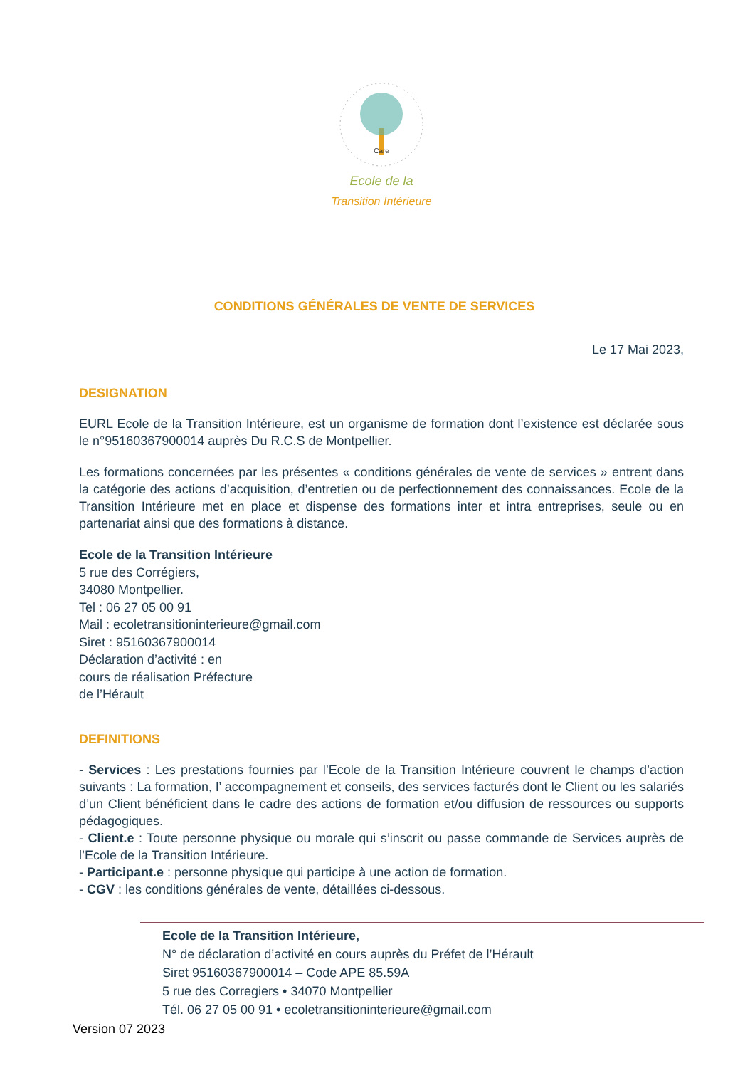Care
Ecole de la
Transition Intérieure
CONDITIONS GÉNÉRALES DE VENTE DE SERVICES
Le 17 Mai 2023,
DESIGNATION
EURL Ecole de la Transition Intérieure, est un organisme de formation dont l’existence est déclarée sous le n°95160367900014 auprès Du R.C.S de Montpellier.
Les formations concernées par les présentes « conditions générales de vente de services » entrent dans la catégorie des actions d’acquisition, d’entretien ou de perfectionnement des connaissances. Ecole de la Transition Intérieure met en place et dispense des formations inter et intra entreprises, seule ou en partenariat ainsi que des formations à distance.
Ecole de la Transition Intérieure
5 rue des Corrégiers,
34080 Montpellier.
Tel : 06 27 05 00 91
Mail : ecoletransitioninterieure@gmail.com
Siret : 95160367900014
Déclaration d’activité : en
cours de réalisation Préfecture
de l’Hérault
DEFINITIONS
- Services : Les prestations fournies par l’Ecole de la Transition Intérieure couvrent le champs d’action suivants : La formation, l’ accompagnement et conseils, des services facturés dont le Client ou les salariés d’un Client bénéficient dans le cadre des actions de formation et/ou diffusion de ressources ou supports pédagogiques.
- Client.e : Toute personne physique ou morale qui s’inscrit ou passe commande de Services auprès de l’Ecole de la Transition Intérieure.
- Participant.e : personne physique qui participe à une action de formation.
- CGV : les conditions générales de vente, détaillées ci-dessous.
Ecole de la Transition Intérieure,
N° de déclaration d’activité en cours auprès du Préfet de l’Hérault
Siret 95160367900014 – Code APE 85.59A
5 rue des Corregiers • 34070 Montpellier
Tél. 06 27 05 00 91 • ecoletransitioninterieure@gmail.com
Version 07 2023